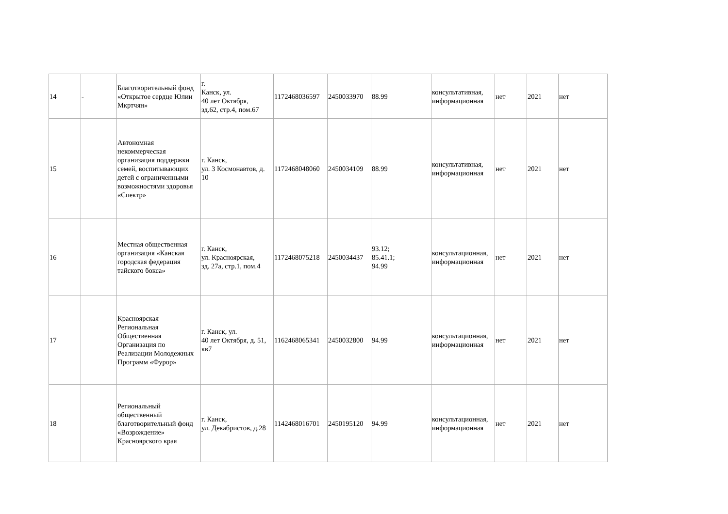| 14 | - | Благотворительный фонд «Открытое сердце Юлии Мкртчян» | г. Канск, ул. 40 лет Октября, зд.62, стр.4, пом.67 | 1172468036597 | 2450033970 | 88.99 | консультативная, информационная | нет | 2021 | нет |
| 15 | | Автономная некоммерческая организация поддержки семей, воспитывающих детей с ограниченными возможностями здоровья «Спектр» | г. Канск, ул. 3 Космонавтов, д. 10 | 1172468048060 | 2450034109 | 88.99 | консультативная, информационная | нет | 2021 | нет |
| 16 | | Местная общественная организация «Канская городская федерация тайского бокса» | г. Канск, ул. Красноярская, зд. 27а, стр.1, пом.4 | 1172468075218 | 2450034437 | 93.12; 85.41.1; 94.99 | консультационная, информационная | нет | 2021 | нет |
| 17 | | Красноярская Региональная Общественная Организация по Реализации Молодежных Программ «Фурор» | г. Канск, ул. 40 лет Октября, д. 51, кв7 | 1162468065341 | 2450032800 | 94.99 | консультационная, информационная | нет | 2021 | нет |
| 18 | | Региональный общественный благотворительный фонд «Возрождение» Красноярского края | г. Канск, ул. Декабристов, д.28 | 1142468016701 | 2450195120 | 94.99 | консультационная, информационная | нет | 2021 | нет |